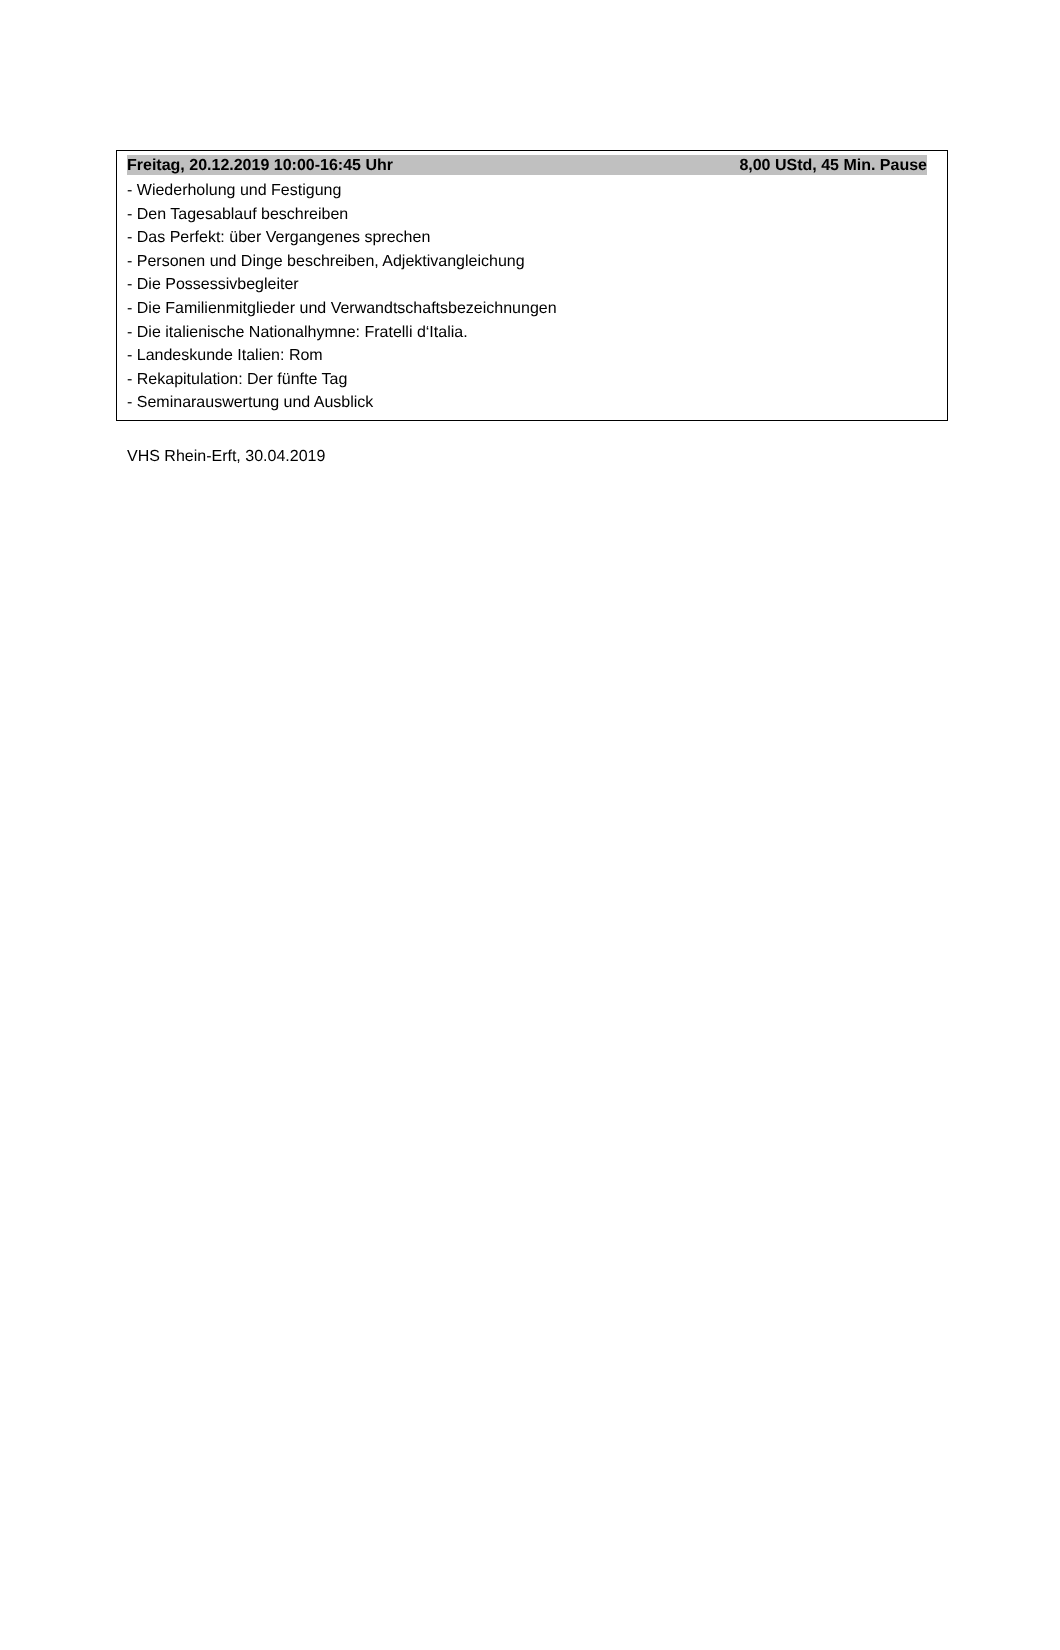Freitag, 20.12.2019 10:00-16:45 Uhr 8,00 UStd, 45 Min. Pause
- Wiederholung und Festigung
- Den Tagesablauf beschreiben
- Das Perfekt: über Vergangenes sprechen
- Personen und Dinge beschreiben, Adjektivangleichung
- Die Possessivbegleiter
- Die Familienmitglieder und Verwandtschaftsbezeichnungen
- Die italienische Nationalhymne: Fratelli d‘Italia.
- Landeskunde Italien: Rom
- Rekapitulation: Der fünfte Tag
- Seminarauswertung und Ausblick
VHS Rhein-Erft, 30.04.2019